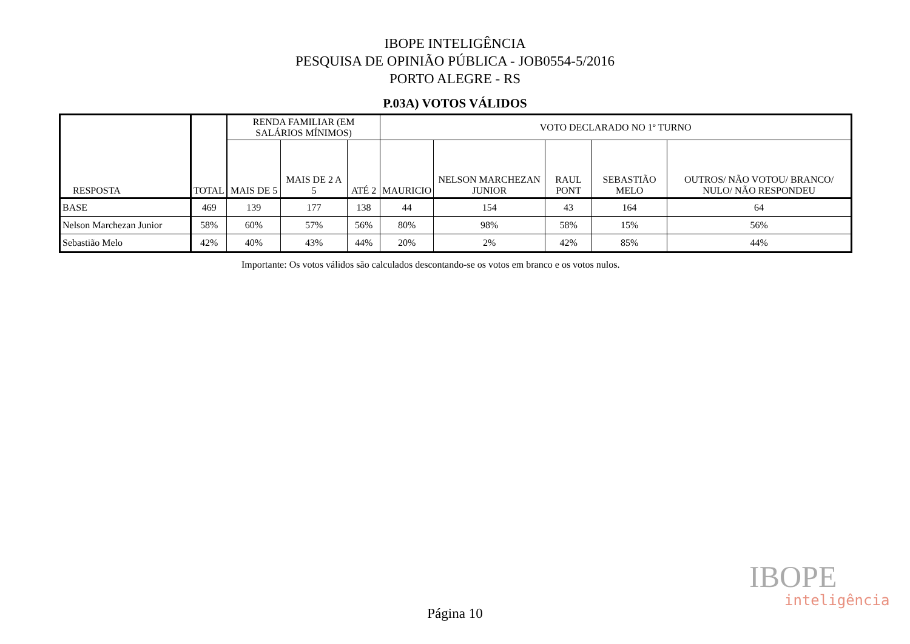IBOPE INTELIGÊNCIA
PESQUISA DE OPINIÃO PÚBLICA - JOB0554-5/2016
PORTO ALEGRE - RS
P.03A) VOTOS VÁLIDOS
| RESPOSTA | TOTAL | RENDA FAMILIAR (EM SALÁRIOS MÍNIMOS) | | | VOTO DECLARADO NO 1º TURNO | | | | |
| --- | --- | --- | --- | --- | --- | --- | --- | --- | --- |
| | | MAIS DE 5 | MAIS DE 2 A 5 | ATÉ 2 | MAURICIO | NELSON MARCHEZAN JUNIOR | RAUL PONT | SEBASTIÃO MELO | OUTROS/ NÃO VOTOU/ BRANCO/ NULO/ NÃO RESPONDEU |
| BASE | 469 | 139 | 177 | 138 | 44 | 154 | 43 | 164 | 64 |
| Nelson Marchezan Junior | 58% | 60% | 57% | 56% | 80% | 98% | 58% | 15% | 56% |
| Sebastião Melo | 42% | 40% | 43% | 44% | 20% | 2% | 42% | 85% | 44% |
Importante: Os votos válidos são calculados descontando-se os votos em branco e os votos nulos.
IBOPE
inteligência
Página 10